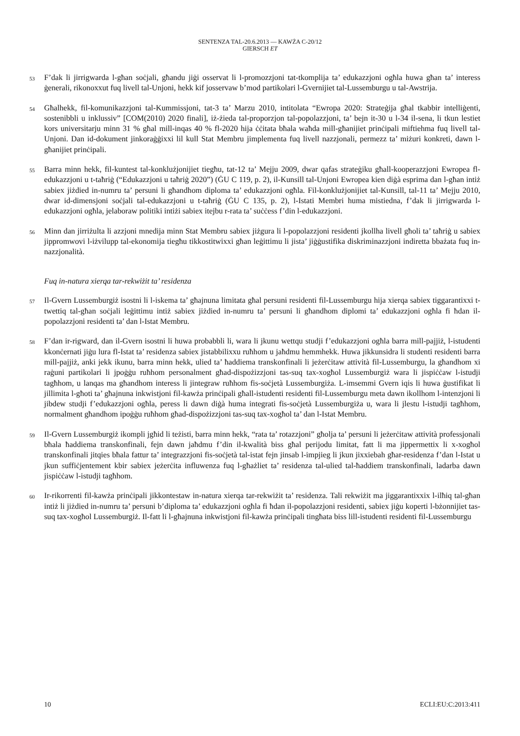SENTENZA TAL-20.6.2013 — KAWŻA C-20/12
GIERSCH ET
53
F’dak li jirrigwarda l-għan soċjali, għandu jiġi osservat li l-promozzjoni tat-tkomplija ta’ edukazzjoni ogħla huwa għan ta’ interess ġenerali, rikonoxxut fuq livell tal-Unjoni, hekk kif josservaw b’mod partikolari l-Gvernijiet tal-Lussemburgu u tal-Awstrija.
54
Għalhekk, fil-komunikazzjoni tal-Kummissjoni, tat-3 ta’ Marzu 2010, intitolata “Ewropa 2020: Strateġija għal tkabbir intelliġenti, sostenibbli u inklussiv” [COM(2010) 2020 finali], iż-żieda tal-proporzjon tal-popolazzjoni, ta’ bejn it-30 u l-34 il-sena, li tkun lestiet kors universitarju minn 31 % għal mill-inqas 40 % fl-2020 hija ċċitata bħala waħda mill-għanijiet prinċipali miftiehma fuq livell tal-Unjoni. Dan id-dokument jinkoraġġixxi lil kull Stat Membru jimplementa fuq livell nazzjonali, permezz ta’ miżuri konkreti, dawn l-għanijiet prinċipali.
55
Barra minn hekk, fil-kuntest tal-konklużjonijiet tiegħu, tat-12 ta’ Mejju 2009, dwar qafas strateġiku għall-kooperazzjoni Ewropea fl-edukazzjoni u t-taħriġ (“Edukazzjoni u taħriġ 2020”) (ĠU C 119, p. 2), il-Kunsill tal-Unjoni Ewropea kien diġà esprima dan l-għan intiż sabiex jiżdied in-numru ta’ persuni li għandhom diploma ta’ edukazzjoni ogħla. Fil-konklużjonijiet tal-Kunsill, tal-11 ta’ Mejju 2010, dwar id-dimensjoni soċjali tal-edukazzjoni u t-taħriġ (ĠU C 135, p. 2), l-Istati Membri huma mistiedna, f’dak li jirrigwarda l-edukazzjoni ogħla, jelaboraw politiki intiżi sabiex itejbu r-rata ta’ suċċess f’din l-edukazzjoni.
56
Minn dan jirriżulta li azzjoni mnedija minn Stat Membru sabiex jiżgura li l-popolazzjoni residenti jkollha livell għoli ta’ taħriġ u sabiex jippromwovi l-iżvilupp tal-ekonomija tiegħu tikkostitwixxi għan leġittimu li jista’ jiġġustifika diskriminazzjoni indiretta bbażata fuq in-nazzjonalità.
Fuq in-natura xierqa tar-rekwiżit ta’ residenza
57
Il-Gvern Lussemburgiż isostni li l-iskema ta’ għajnuna limitata għal persuni residenti fil-Lussemburgu hija xierqa sabiex tiggarantixxi t-twettiq tal-għan soċjali leġittimu intiż sabiex jiżdied in-numru ta’ persuni li għandhom diplomi ta’ edukazzjoni ogħla fi ħdan il-popolazzjoni residenti ta’ dan l-Istat Membru.
58
F’dan ir-rigward, dan il-Gvern isostni li huwa probabbli li, wara li jkunu wettqu studji f’edukazzjoni ogħla barra mill-pajjiż, l-istudenti kkonċernati jiġu lura fl-Istat ta’ residenza sabiex jistabbilixxu ruħhom u jaħdmu hemmhekk. Huwa jikkunsidra li studenti residenti barra mill-pajjiż, anki jekk ikunu, barra minn hekk, ulied ta’ ħaddiema transkonfinali li jeżerċitaw attività fil-Lussemburgu, la għandhom xi raġuni partikolari li jpoġġu ruħhom personalment għad-dispożizzjoni tas-suq tax-xogħol Lussemburgiż wara li jispiċċaw l-istudji tagħhom, u lanqas ma għandhom interess li jintegraw ruħhom fis-soċjetà Lussemburgiża. L-imsemmi Gvern iqis li huwa ġustifikat li jillimita l-għoti ta’ għajnuna inkwistjoni fil-kawża prinċipali għall-istudenti residenti fil-Lussemburgu meta dawn ikollhom l-intenzjoni li jibdew studji f’edukazzjoni ogħla, peress li dawn diġà huma integrati fis-soċjetà Lussemburgiża u, wara li jlestu l-istudji tagħhom, normalment għandhom ipoġġu ruħhom għad-dispożizzjoni tas-suq tax-xogħol ta’ dan l-Istat Membru.
59
Il-Gvern Lussemburgiż ikompli jgħid li teżisti, barra minn hekk, “rata ta’ rotazzjoni” għolja ta’ persuni li jeżerċitaw attività professjonali bħala ħaddiema transkonfinali, fejn dawn jaħdmu f’din il-kwalità biss għal perijodu limitat, fatt li ma jippermettix li x-xogħol transkonfinali jitqies bħala fattur ta’ integrazzjoni fis-soċjetà tal-istat fejn jinsab l-impjieg li jkun jixxiebah għar-residenza f’dan l-Istat u jkun suffiċjentement kbir sabiex jeżerċita influwenza fuq l-għażliet ta’ residenza tal-ulied tal-ħaddiem transkonfinali, ladarba dawn jispiċċaw l-istudji tagħhom.
60
Ir-rikorrenti fil-kawża prinċipali jikkontestaw in-natura xierqa tar-rekwiżit ta’ residenza. Tali rekwiżit ma jiggarantixxix l-ilħiq tal-għan intiż li jiżdied in-numru ta’ persuni b’diploma ta’ edukazzjoni ogħla fi ħdan il-popolazzjoni residenti, sabiex jiġu koperti l-bżonnijiet tas-suq tax-xogħol Lussemburgiż. Il-fatt li l-għajnuna inkwistjoni fil-kawża prinċipali tingħata biss lill-istudenti residenti fil-Lussemburgu
10 ECLI:EU:C:2013:411